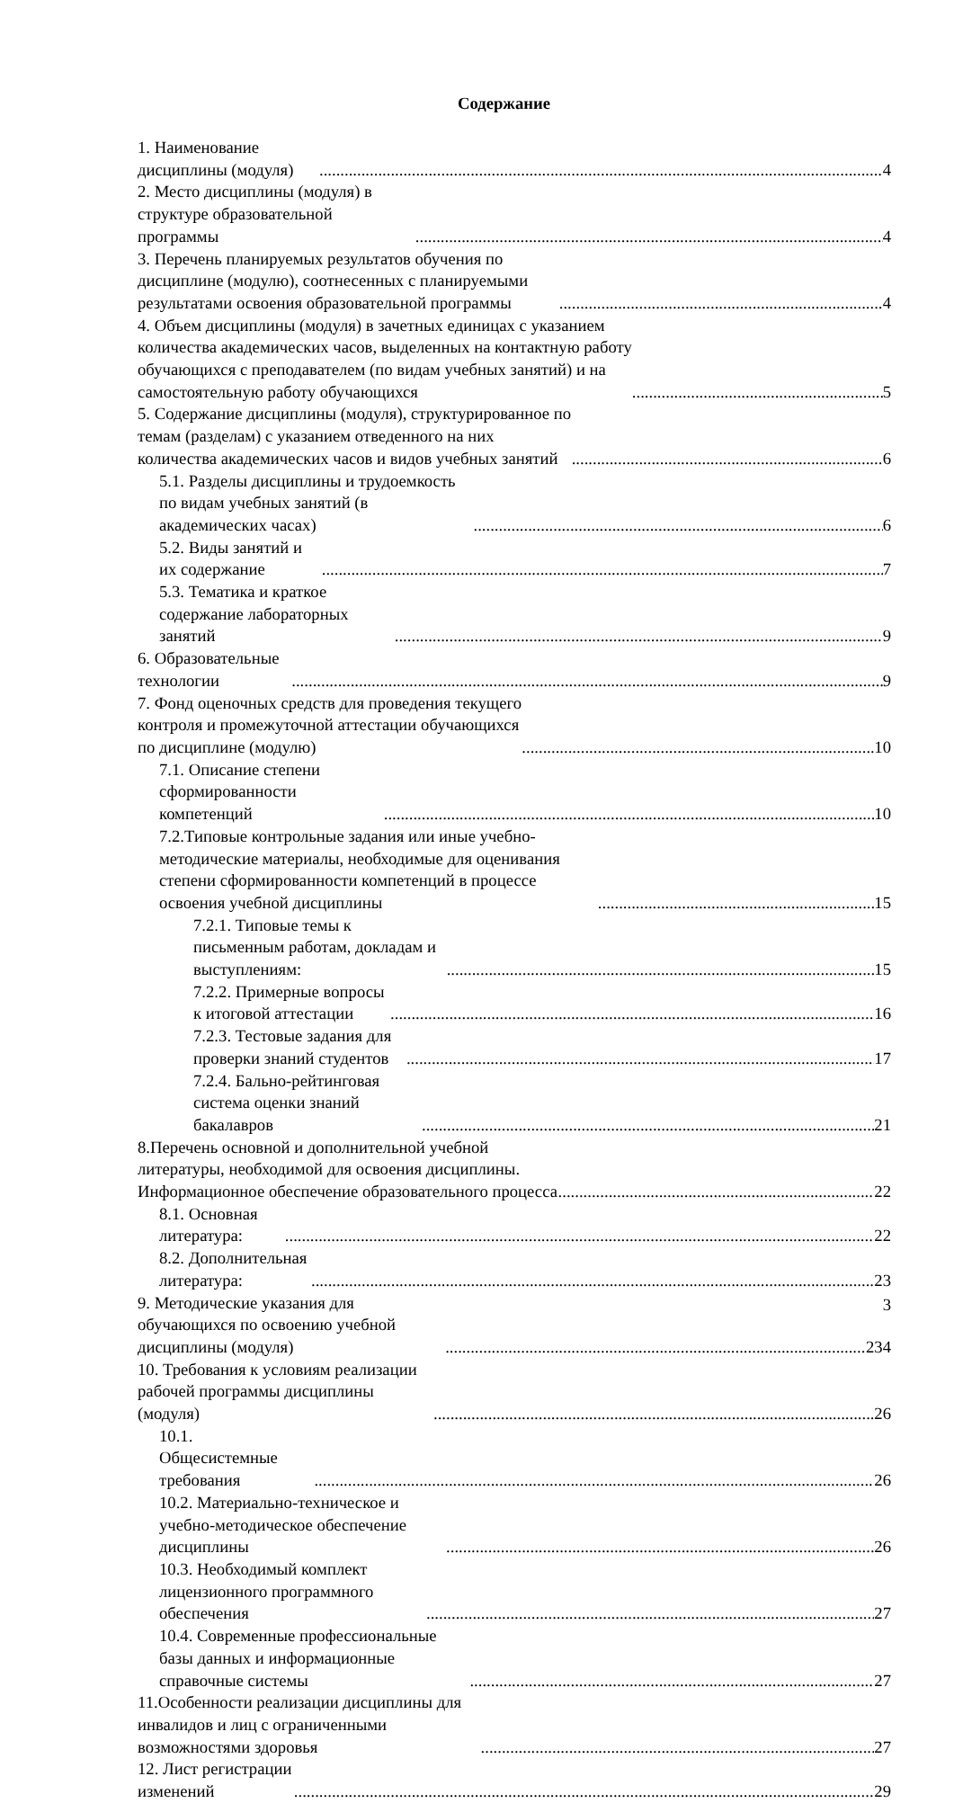Содержание
1. Наименование дисциплины (модуля) 4
2. Место дисциплины (модуля) в структуре образовательной программы 4
3. Перечень планируемых результатов обучения по дисциплине (модулю), соотнесенных с планируемыми результатами освоения образовательной программы 4
4. Объем дисциплины (модуля) в зачетных единицах с указанием количества академических часов, выделенных на контактную работу обучающихся с преподавателем (по видам учебных занятий) и на самостоятельную работу обучающихся 5
5. Содержание дисциплины (модуля), структурированное по темам (разделам) с указанием отведенного на них количества академических часов и видов учебных занятий 6
5.1. Разделы дисциплины и трудоемкость по видам учебных занятий (в академических часах) 6
5.2. Виды занятий и их содержание 7
5.3. Тематика и краткое содержание лабораторных занятий 9
6. Образовательные технологии 9
7. Фонд оценочных средств для проведения текущего контроля и промежуточной аттестации обучающихся по дисциплине (модулю) 10
7.1. Описание степени сформированности компетенций 10
7.2.Типовые контрольные задания или иные учебно-методические материалы, необходимые для оценивания степени сформированности компетенций в процессе освоения учебной дисциплины 15
7.2.1. Типовые темы к письменным работам, докладам и выступлениям: 15
7.2.2. Примерные вопросы к итоговой аттестации 16
7.2.3. Тестовые задания для проверки знаний студентов 17
7.2.4. Бально-рейтинговая система оценки знаний бакалавров 21
8.Перечень основной и дополнительной учебной литературы, необходимой для освоения дисциплины. Информационное обеспечение образовательного процесса 22
8.1. Основная литература: 22
8.2. Дополнительная литература: 23
9. Методические указания для обучающихся по освоению учебной дисциплины (модуля) 234
10. Требования к условиям реализации рабочей программы дисциплины (модуля) 26
10.1. Общесистемные требования 26
10.2. Материально-техническое и учебно-методическое обеспечение дисциплины 26
10.3. Необходимый комплект лицензионного программного обеспечения 27
10.4. Современные профессиональные базы данных и информационные справочные системы 27
11.Особенности реализации дисциплины для инвалидов и лиц с ограниченными возможностями здоровья 27
12. Лист регистрации изменений 29
3